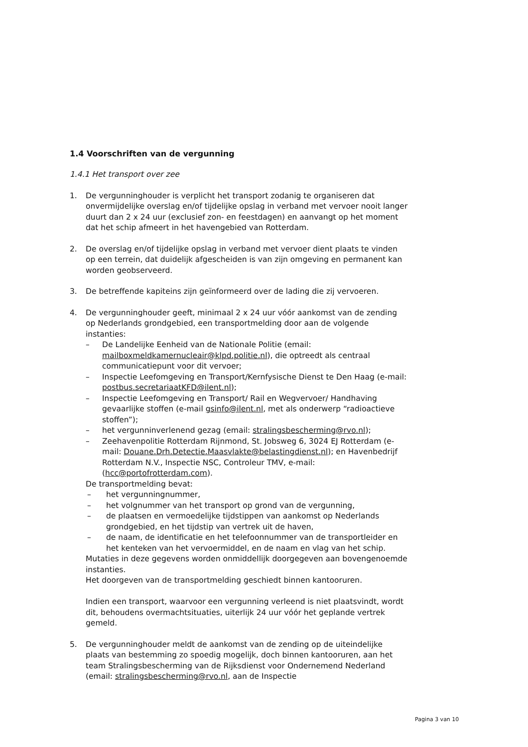1.4 Voorschriften van de vergunning
1.4.1 Het transport over zee
1. De vergunninghouder is verplicht het transport zodanig te organiseren dat onvermijdelijke overslag en/of tijdelijke opslag in verband met vervoer nooit langer duurt dan 2 x 24 uur (exclusief zon- en feestdagen) en aanvangt op het moment dat het schip afmeert in het havengebied van Rotterdam.
2. De overslag en/of tijdelijke opslag in verband met vervoer dient plaats te vinden op een terrein, dat duidelijk afgescheiden is van zijn omgeving en permanent kan worden geobserveerd.
3. De betreffende kapiteins zijn geïnformeerd over de lading die zij vervoeren.
4. De vergunninghouder geeft, minimaal 2 x 24 uur vóór aankomst van de zending op Nederlands grondgebied, een transportmelding door aan de volgende instanties:
– De Landelijke Eenheid van de Nationale Politie (email: mailboxmeldkamernucleair@klpd.politie.nl), die optreedt als centraal communicatiepunt voor dit vervoer;
– Inspectie Leefomgeving en Transport/Kernfysische Dienst te Den Haag (e-mail: postbus.secretariaatKFD@ilent.nl);
– Inspectie Leefomgeving en Transport/ Rail en Wegvervoer/ Handhaving gevaarlijke stoffen (e-mail gsinfo@ilent.nl, met als onderwerp “radioactieve stoffen”);
– het vergunninverlenend gezag (email: stralingsbescherming@rvo.nl);
– Zeehavenpolitie Rotterdam Rijnmond, St. Jobsweg 6, 3024 EJ Rotterdam (e-mail: Douane.Drh.Detectie.Maasvlakte@belastingdienst.nl); en Havenbedrijf Rotterdam N.V., Inspectie NSC, Controleur TMV, e-mail: (hcc@portofrotterdam.com).
De transportmelding bevat:
– het vergunningnummer,
– het volgnummer van het transport op grond van de vergunning,
– de plaatsen en vermoedelijke tijdstippen van aankomst op Nederlands grondgebied, en het tijdstip van vertrek uit de haven,
– de naam, de identificatie en het telefoonnummer van de transportleider en het kenteken van het vervoermiddel, en de naam en vlag van het schip.
Mutaties in deze gegevens worden onmiddellijk doorgegeven aan bovengenoemde instanties.
Het doorgeven van de transportmelding geschiedt binnen kantooruren.
Indien een transport, waarvoor een vergunning verleend is niet plaatsvindt, wordt dit, behoudens overmachtsituaties, uiterlijk 24 uur vóór het geplande vertrek gemeld.
5. De vergunninghouder meldt de aankomst van de zending op de uiteindelijke plaats van bestemming zo spoedig mogelijk, doch binnen kantooruren, aan het team Stralingsbescherming van de Rijksdienst voor Ondernemend Nederland (email: stralingsbescherming@rvo.nl, aan de Inspectie
Pagina 3 van 10